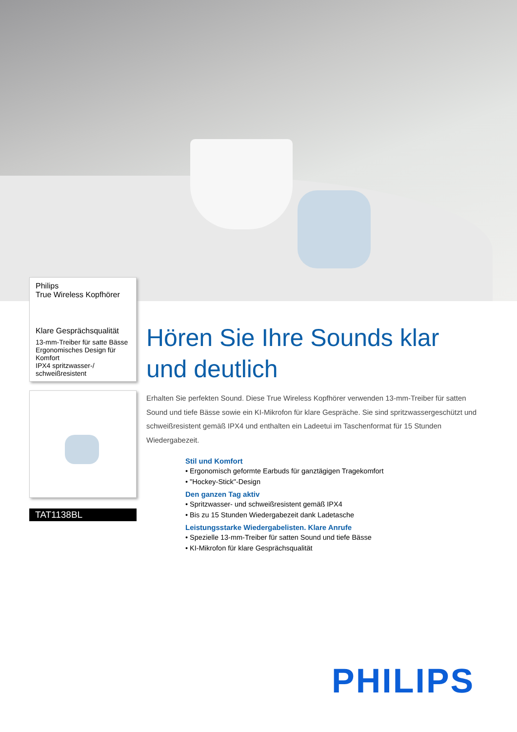Philips
True Wireless Kopfhörer
Klare Gesprächsqualität
13-mm-Treiber für satte Bässe
Ergonomisches Design für Komfort
IPX4 spritzwasser-/ schweißresistent
TAT1138BL
Hören Sie Ihre Sounds klar und deutlich
Erhalten Sie perfekten Sound. Diese True Wireless Kopfhörer verwenden 13-mm-Treiber für satten Sound und tiefe Bässe sowie ein KI-Mikrofon für klare Gespräche. Sie sind spritzwassergeschützt und schweißresistent gemäß IPX4 und enthalten ein Ladeetui im Taschenformat für 15 Stunden Wiedergabezeit.
Stil und Komfort
• Ergonomisch geformte Earbuds für ganztägigen Tragekomfort
• "Hockey-Stick"-Design
Den ganzen Tag aktiv
• Spritzwasser- und schweißresistent gemäß IPX4
• Bis zu 15 Stunden Wiedergabezeit dank Ladetasche
Leistungsstarke Wiedergabelisten. Klare Anrufe
• Spezielle 13-mm-Treiber für satten Sound und tiefe Bässe
• KI-Mikrofon für klare Gesprächsqualität
PHILIPS